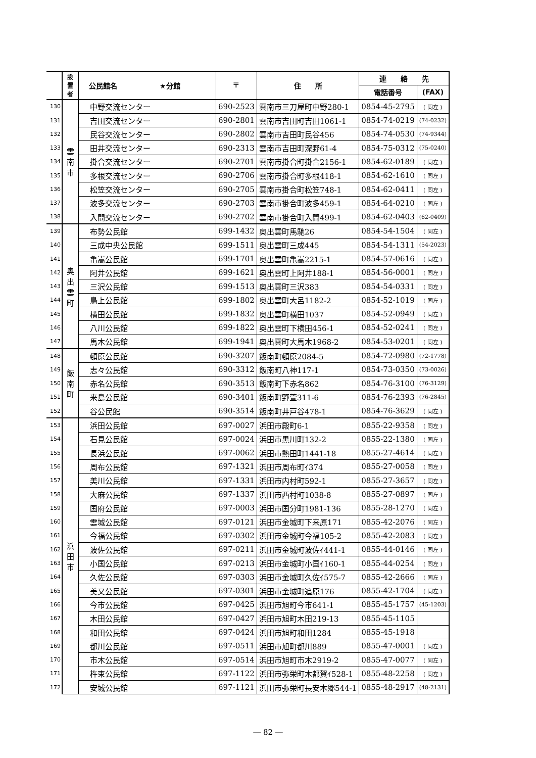| | 設 置 者 | 公民館名 ★分館 | 〒 | 住 所 | 連 絡 先 | |
| | | | | | 電話番号 | (FAX) |
| 130 | 雲 南 市 | 中野交流センター | 690-2523 | 雲南市三刀屋町中野280-1 | 0854-45-2795 | ( 同左 ) |
| 131 | | 吉田交流センター | 690-2801 | 雲南市吉田町吉田1061-1 | 0854-74-0219 | (74-0232) |
| 132 | | 民谷交流センター | 690-2802 | 雲南市吉田町民谷456 | 0854-74-0530 | (74-9344) |
| 133 | | 田井交流センター | 690-2313 | 雲南市吉田町深野61-4 | 0854-75-0312 | (75-0240) |
| 134 | | 掛合交流センター | 690-2701 | 雲南市掛合町掛合2156-1 | 0854-62-0189 | ( 同左 ) |
| 135 | | 多根交流センター | 690-2706 | 雲南市掛合町多根418-1 | 0854-62-1610 | ( 同左 ) |
| 136 | | 松笠交流センター | 690-2705 | 雲南市掛合町松笠748-1 | 0854-62-0411 | ( 同左 ) |
| 137 | | 波多交流センター | 690-2703 | 雲南市掛合町波多459-1 | 0854-64-0210 | ( 同左 ) |
| 138 | | 入間交流センター | 690-2702 | 雲南市掛合町入間499-1 | 0854-62-0403 | (62-0409) |
| 139 | 奥 出 雲 町 | 布勢公民館 | 699-1432 | 奥出雲町馬馳26 | 0854-54-1504 | ( 同左 ) |
| 140 | | 三成中央公民館 | 699-1511 | 奥出雲町三成445 | 0854-54-1311 | (54-2023) |
| 141 | | 亀嵩公民館 | 699-1701 | 奥出雲町亀嵩2215-1 | 0854-57-0616 | ( 同左 ) |
| 142 | | 阿井公民館 | 699-1621 | 奥出雲町上阿井188-1 | 0854-56-0001 | ( 同左 ) |
| 143 | | 三沢公民館 | 699-1513 | 奥出雲町三沢383 | 0854-54-0331 | ( 同左 ) |
| 144 | | 鳥上公民館 | 699-1802 | 奥出雲町大呂1182-2 | 0854-52-1019 | ( 同左 ) |
| 145 | | 横田公民館 | 699-1832 | 奥出雲町横田1037 | 0854-52-0949 | ( 同左 ) |
| 146 | | 八川公民館 | 699-1822 | 奥出雲町下横田456-1 | 0854-52-0241 | ( 同左 ) |
| 147 | | 馬木公民館 | 699-1941 | 奥出雲町大馬木1968-2 | 0854-53-0201 | ( 同左 ) |
| 148 | 飯 南 町 | 頓原公民館 | 690-3207 | 飯南町頓原2084-5 | 0854-72-0980 | (72-1778) |
| 149 | | 志々公民館 | 690-3312 | 飯南町八神117-1 | 0854-73-0350 | (73-0026) |
| 150 | | 赤名公民館 | 690-3513 | 飯南町下赤名862 | 0854-76-3100 | (76-3129) |
| 151 | | 来島公民館 | 690-3401 | 飯南町野萱311-6 | 0854-76-2393 | (76-2845) |
| 152 | | 谷公民館 | 690-3514 | 飯南町井戸谷478-1 | 0854-76-3629 | ( 同左 ) |
| 153 | 浜 田 市 | 浜田公民館 | 697-0027 | 浜田市殿町6-1 | 0855-22-9358 | ( 同左 ) |
| 154 | | 石見公民館 | 697-0024 | 浜田市黒川町132-2 | 0855-22-1380 | ( 同左 ) |
| 155 | | 長浜公民館 | 697-0062 | 浜田市熱田町1441-18 | 0855-27-4614 | ( 同左 ) |
| 156 | | 周布公民館 | 697-1321 | 浜田市周布町ｲ374 | 0855-27-0058 | ( 同左 ) |
| 157 | | 美川公民館 | 697-1331 | 浜田市内村町592-1 | 0855-27-3657 | ( 同左 ) |
| 158 | | 大麻公民館 | 697-1337 | 浜田市西村町1038-8 | 0855-27-0897 | ( 同左 ) |
| 159 | | 国府公民館 | 697-0003 | 浜田市国分町1981-136 | 0855-28-1270 | ( 同左 ) |
| 160 | | 雲城公民館 | 697-0121 | 浜田市金城町下来原171 | 0855-42-2076 | ( 同左 ) |
| 161 | | 今福公民館 | 697-0302 | 浜田市金城町今福105-2 | 0855-42-2083 | ( 同左 ) |
| 162 | | 波佐公民館 | 697-0211 | 浜田市金城町波佐ｲ441-1 | 0855-44-0146 | ( 同左 ) |
| 163 | | 小国公民館 | 697-0213 | 浜田市金城町小国ｲ160-1 | 0855-44-0254 | ( 同左 ) |
| 164 | | 久佐公民館 | 697-0303 | 浜田市金城町久佐ｲ575-7 | 0855-42-2666 | ( 同左 ) |
| 165 | | 美又公民館 | 697-0301 | 浜田市金城町追原176 | 0855-42-1704 | ( 同左 ) |
| 166 | | 今市公民館 | 697-0425 | 浜田市旭町今市641-1 | 0855-45-1757 | (45-1203) |
| 167 | | 木田公民館 | 697-0427 | 浜田市旭町木田219-13 | 0855-45-1105 | |
| 168 | | 和田公民館 | 697-0424 | 浜田市旭町和田1284 | 0855-45-1918 | |
| 169 | | 都川公民館 | 697-0511 | 浜田市旭町都川889 | 0855-47-0001 | ( 同左 ) |
| 170 | | 市木公民館 | 697-0514 | 浜田市旭町市木2919-2 | 0855-47-0077 | ( 同左 ) |
| 171 | | 杵束公民館 | 697-1122 | 浜田市弥栄町木都賀ｲ528-1 | 0855-48-2258 | ( 同左 ) |
| 172 | | 安城公民館 | 697-1121 | 浜田市弥栄町長安本郷544-1 | 0855-48-2917 | (48-2131) |
― 82 ―